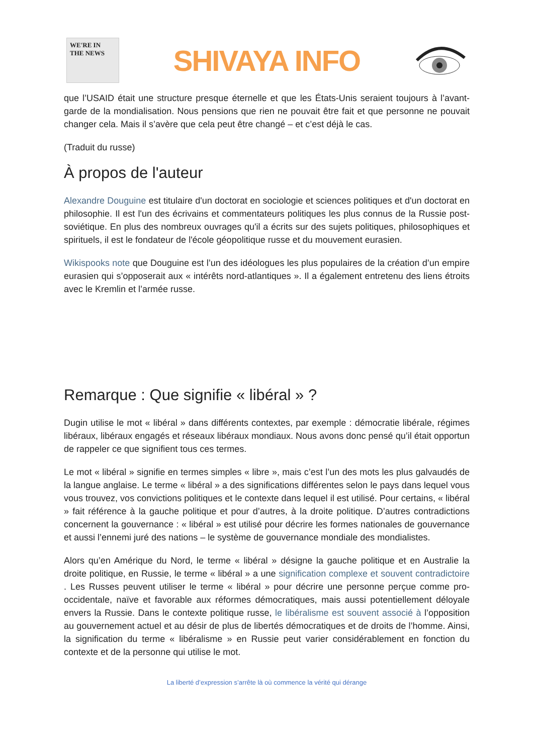WE'RE IN THE NEWS
SHIVAYA INFO
que l’USAID était une structure presque éternelle et que les États-Unis seraient toujours à l’avant-garde de la mondialisation. Nous pensions que rien ne pouvait être fait et que personne ne pouvait changer cela. Mais il s’avère que cela peut être changé – et c’est déjà le cas.
(Traduit du russe)
À propos de l'auteur
Alexandre Douguine est titulaire d'un doctorat en sociologie et sciences politiques et d'un doctorat en philosophie. Il est l'un des écrivains et commentateurs politiques les plus connus de la Russie post-soviétique. En plus des nombreux ouvrages qu'il a écrits sur des sujets politiques, philosophiques et spirituels, il est le fondateur de l'école géopolitique russe et du mouvement eurasien.
Wikispooks note que Douguine est l’un des idéologues les plus populaires de la création d’un empire eurasien qui s’opposerait aux « intérêts nord-atlantiques ». Il a également entretenu des liens étroits avec le Kremlin et l’armée russe.
Remarque : Que signifie « libéral » ?
Dugin utilise le mot « libéral » dans différents contextes, par exemple : démocratie libérale, régimes libéraux, libéraux engagés et réseaux libéraux mondiaux. Nous avons donc pensé qu’il était opportun de rappeler ce que signifient tous ces termes.
Le mot « libéral » signifie en termes simples « libre », mais c’est l’un des mots les plus galvaudés de la langue anglaise. Le terme « libéral » a des significations différentes selon le pays dans lequel vous vous trouvez, vos convictions politiques et le contexte dans lequel il est utilisé. Pour certains, « libéral » fait référence à la gauche politique et pour d’autres, à la droite politique. D’autres contradictions concernent la gouvernance : « libéral » est utilisé pour décrire les formes nationales de gouvernance et aussi l’ennemi juré des nations – le système de gouvernance mondiale des mondialistes.
Alors qu’en Amérique du Nord, le terme « libéral » désigne la gauche politique et en Australie la droite politique, en Russie, le terme « libéral » a une signification complexe et souvent contradictoire . Les Russes peuvent utiliser le terme « libéral » pour décrire une personne perçue comme pro-occidentale, naïve et favorable aux réformes démocratiques, mais aussi potentiellement déloyale envers la Russie. Dans le contexte politique russe, le libéralisme est souvent associé à l’opposition au gouvernement actuel et au désir de plus de libertés démocratiques et de droits de l’homme. Ainsi, la signification du terme « libéralisme » en Russie peut varier considérablement en fonction du contexte et de la personne qui utilise le mot.
La liberté d’expression s’arrête là où commence la vérité qui dérange